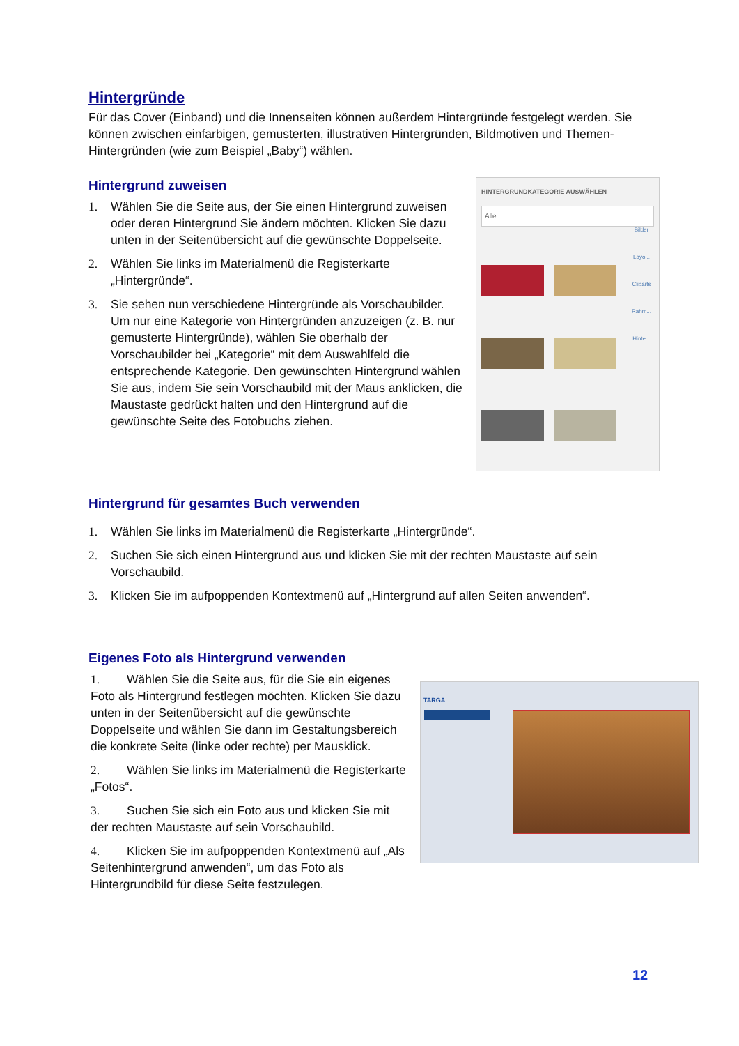Hintergründe
Für das Cover (Einband) und die Innenseiten können außerdem Hintergründe festgelegt werden. Sie können zwischen einfarbigen, gemusterten, illustrativen Hintergründen, Bildmotiven und Themen-Hintergründen (wie zum Beispiel „Baby“) wählen.
Hintergrund zuweisen
1. Wählen Sie die Seite aus, der Sie einen Hintergrund zuweisen oder deren Hintergrund Sie ändern möchten. Klicken Sie dazu unten in der Seitenübersicht auf die gewünschte Doppelseite.
2. Wählen Sie links im Materialmenü die Registerkarte „Hintergründe“.
3. Sie sehen nun verschiedene Hintergründe als Vorschaubilder. Um nur eine Kategorie von Hintergründen anzuzeigen (z. B. nur gemusterte Hintergründe), wählen Sie oberhalb der Vorschaubilder bei „Kategorie“ mit dem Auswahlfeld die entsprechende Kategorie. Den gewünschten Hintergrund wählen Sie aus, indem Sie sein Vorschaubild mit der Maus anklicken, die Maustaste gedrückt halten und den Hintergrund auf die gewünschte Seite des Fotobuchs ziehen.
HINTERGRUNDKATEGORIE AUSWÄHLEN
Alle
Bilder
Layo...
Cliparts
Rahm...
Hinte...
Hintergrund für gesamtes Buch verwenden
1. Wählen Sie links im Materialmenü die Registerkarte „Hintergründe“.
2. Suchen Sie sich einen Hintergrund aus und klicken Sie mit der rechten Maustaste auf sein Vorschaubild.
3. Klicken Sie im aufpoppenden Kontextmenü auf „Hintergrund auf allen Seiten anwenden“.
Eigenes Foto als Hintergrund verwenden
1. Wählen Sie die Seite aus, für die Sie ein eigenes Foto als Hintergrund festlegen möchten. Klicken Sie dazu unten in der Seitenübersicht auf die gewünschte Doppelseite und wählen Sie dann im Gestaltungsbereich die konkrete Seite (linke oder rechte) per Mausklick.
2. Wählen Sie links im Materialmenü die Registerkarte „Fotos“.
3. Suchen Sie sich ein Foto aus und klicken Sie mit der rechten Maustaste auf sein Vorschaubild.
4. Klicken Sie im aufpoppenden Kontextmenü auf „Als Seitenhintergrund anwenden“, um das Foto als Hintergrundbild für diese Seite festzulegen.
TARGA
12